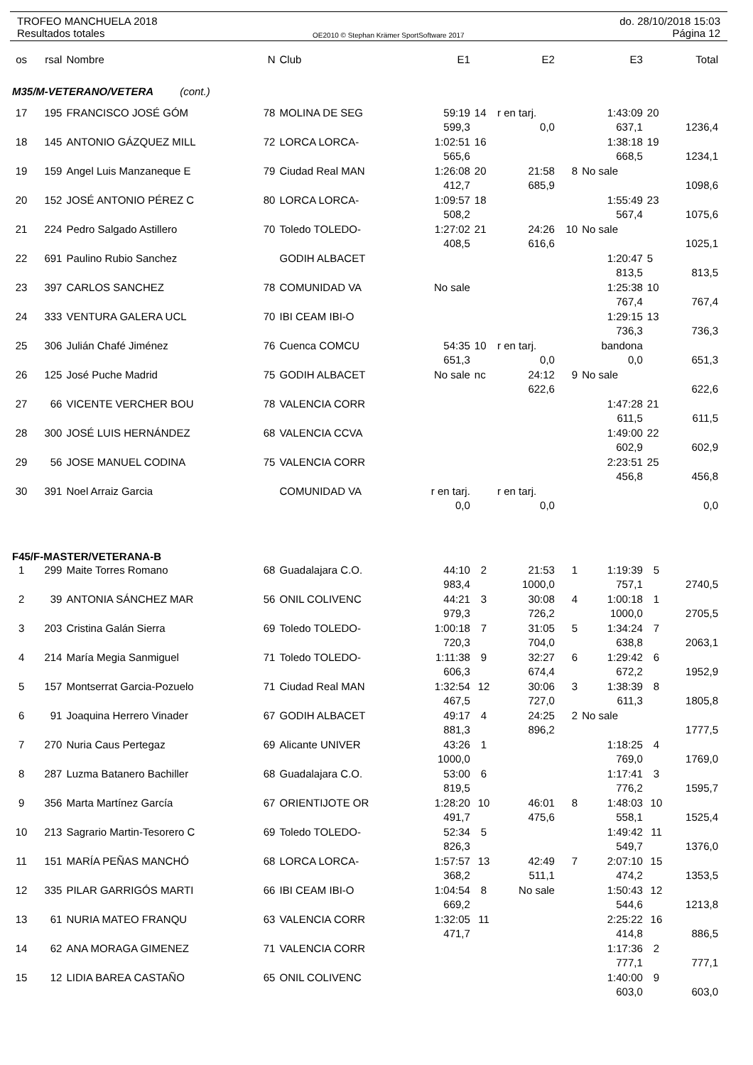TROFEO MANCHUELA 2018
Resultados totales
OE2010 © Stephan Krämer SportSoftware 2017
do. 28/10/2018 15:03
Página 12
| os | rsal | Nombre | N | Club | E1 | | E2 | | E3 | | Total |
| --- | --- | --- | --- | --- | --- | --- | --- | --- | --- | --- | --- |
| M35/M-VETERANO/VETERA (cont.) | | | | | | | | | | | |
| 17 | 195 | FRANCISCO JOSÉ GÓM | 78 | MOLINA DE SEG | 59:19 | 14 | r en tarj. | | 1:43:09 | 20 | |
| | | | | | 599,3 | | 0,0 | | 637,1 | | 1236,4 |
| 18 | 145 | ANTONIO GÁZQUEZ MILL | 72 | LORCA LORCA- | 1:02:51 | 16 | | | 1:38:18 | 19 | |
| | | | | | 565,6 | | | | 668,5 | | 1234,1 |
| 19 | 159 | Angel Luis Manzaneque E | 79 | Ciudad Real MAN | 1:26:08 | 20 | 21:58 | 8 | No sale | | |
| | | | | | 412,7 | | 685,9 | | | | 1098,6 |
| 20 | 152 | JOSÉ ANTONIO PÉREZ C | 80 | LORCA LORCA- | 1:09:57 | 18 | | | 1:55:49 | 23 | |
| | | | | | 508,2 | | | | 567,4 | | 1075,6 |
| 21 | 224 | Pedro Salgado Astillero | 70 | Toledo TOLEDO- | 1:27:02 | 21 | 24:26 | 10 | No sale | | |
| | | | | | 408,5 | | 616,6 | | | | 1025,1 |
| 22 | 691 | Paulino Rubio Sanchez | | GODIH ALBACET | | | | | 1:20:47 | 5 | |
| | | | | | | | | | 813,5 | | 813,5 |
| 23 | 397 | CARLOS SANCHEZ | 78 | COMUNIDAD VA | No sale | | | | 1:25:38 | 10 | |
| | | | | | | | | | 767,4 | | 767,4 |
| 24 | 333 | VENTURA GALERA UCL | 70 | IBI CEAM IBI-O | | | | | 1:29:15 | 13 | |
| | | | | | | | | | 736,3 | | 736,3 |
| 25 | 306 | Julián Chafé Jiménez | 76 | Cuenca COMCU | 54:35 | 10 | r en tarj. | | bandona | | |
| | | | | | 651,3 | | 0,0 | | 0,0 | | 651,3 |
| 26 | 125 | José Puche Madrid | 75 | GODIH ALBACET | No sale | nc | 24:12 | 9 | No sale | | |
| | | | | | | | 622,6 | | | | 622,6 |
| 27 | 66 | VICENTE VERCHER BOU | 78 | VALENCIA CORR | | | | | 1:47:28 | 21 | |
| | | | | | | | | | 611,5 | | 611,5 |
| 28 | 300 | JOSÉ LUIS HERNÁNDEZ | 68 | VALENCIA CCVA | | | | | 1:49:00 | 22 | |
| | | | | | | | | | 602,9 | | 602,9 |
| 29 | 56 | JOSE MANUEL CODINA | 75 | VALENCIA CORR | | | | | 2:23:51 | 25 | |
| | | | | | | | | | 456,8 | | 456,8 |
| 30 | 391 | Noel Arraiz Garcia | | COMUNIDAD VA | r en tarj. | | r en tarj. | | | | |
| | | | | | 0,0 | | 0,0 | | | | 0,0 |
| F45/F-MASTER/VETERANA-B | | | | | | | | | | | |
| 1 | 299 | Maite Torres Romano | 68 | Guadalajara C.O. | 44:10 | 2 | 21:53 | 1 | 1:19:39 | 5 | |
| | | | | | 983,4 | | 1000,0 | | 757,1 | | 2740,5 |
| 2 | 39 | ANTONIA SÁNCHEZ MAR | 56 | ONIL COLIVENC | 44:21 | 3 | 30:08 | 4 | 1:00:18 | 1 | |
| | | | | | 979,3 | | 726,2 | | 1000,0 | | 2705,5 |
| 3 | 203 | Cristina Galán Sierra | 69 | Toledo TOLEDO- | 1:00:18 | 7 | 31:05 | 5 | 1:34:24 | 7 | |
| | | | | | 720,3 | | 704,0 | | 638,8 | | 2063,1 |
| 4 | 214 | María Megia Sanmiguel | 71 | Toledo TOLEDO- | 1:11:38 | 9 | 32:27 | 6 | 1:29:42 | 6 | |
| | | | | | 606,3 | | 674,4 | | 672,2 | | 1952,9 |
| 5 | 157 | Montserrat Garcia-Pozuelo | 71 | Ciudad Real MAN | 1:32:54 | 12 | 30:06 | 3 | 1:38:39 | 8 | |
| | | | | | 467,5 | | 727,0 | | 611,3 | | 1805,8 |
| 6 | 91 | Joaquina Herrero Vinader | 67 | GODIH ALBACET | 49:17 | 4 | 24:25 | 2 | No sale | | |
| | | | | | 881,3 | | 896,2 | | | | 1777,5 |
| 7 | 270 | Nuria Caus Pertegaz | 69 | Alicante UNIVER | 43:26 | 1 | | | 1:18:25 | 4 | |
| | | | | | 1000,0 | | | | 769,0 | | 1769,0 |
| 8 | 287 | Luzma Batanero Bachiller | 68 | Guadalajara C.O. | 53:00 | 6 | | | 1:17:41 | 3 | |
| | | | | | 819,5 | | | | 776,2 | | 1595,7 |
| 9 | 356 | Marta Martínez García | 67 | ORIENTIJOTE OR | 1:28:20 | 10 | 46:01 | 8 | 1:48:03 | 10 | |
| | | | | | 491,7 | | 475,6 | | 558,1 | | 1525,4 |
| 10 | 213 | Sagrario Martin-Tesorero C | 69 | Toledo TOLEDO- | 52:34 | 5 | | | 1:49:42 | 11 | |
| | | | | | 826,3 | | | | 549,7 | | 1376,0 |
| 11 | 151 | MARÍA PEÑAS MANCHÓ | 68 | LORCA LORCA- | 1:57:57 | 13 | 42:49 | 7 | 2:07:10 | 15 | |
| | | | | | 368,2 | | 511,1 | | 474,2 | | 1353,5 |
| 12 | 335 | PILAR GARRIGÓS MARTI | 66 | IBI CEAM IBI-O | 1:04:54 | 8 | No sale | | 1:50:43 | 12 | |
| | | | | | 669,2 | | | | 544,6 | | 1213,8 |
| 13 | 61 | NURIA MATEO FRANQU | 63 | VALENCIA CORR | 1:32:05 | 11 | | | 2:25:22 | 16 | |
| | | | | | 471,7 | | | | 414,8 | | 886,5 |
| 14 | 62 | ANA MORAGA GIMENEZ | 71 | VALENCIA CORR | | | | | 1:17:36 | 2 | |
| | | | | | | | | | 777,1 | | 777,1 |
| 15 | 12 | LIDIA BAREA CASTAÑO | 65 | ONIL COLIVENC | | | | | 1:40:00 | 9 | |
| | | | | | | | | | 603,0 | | 603,0 |